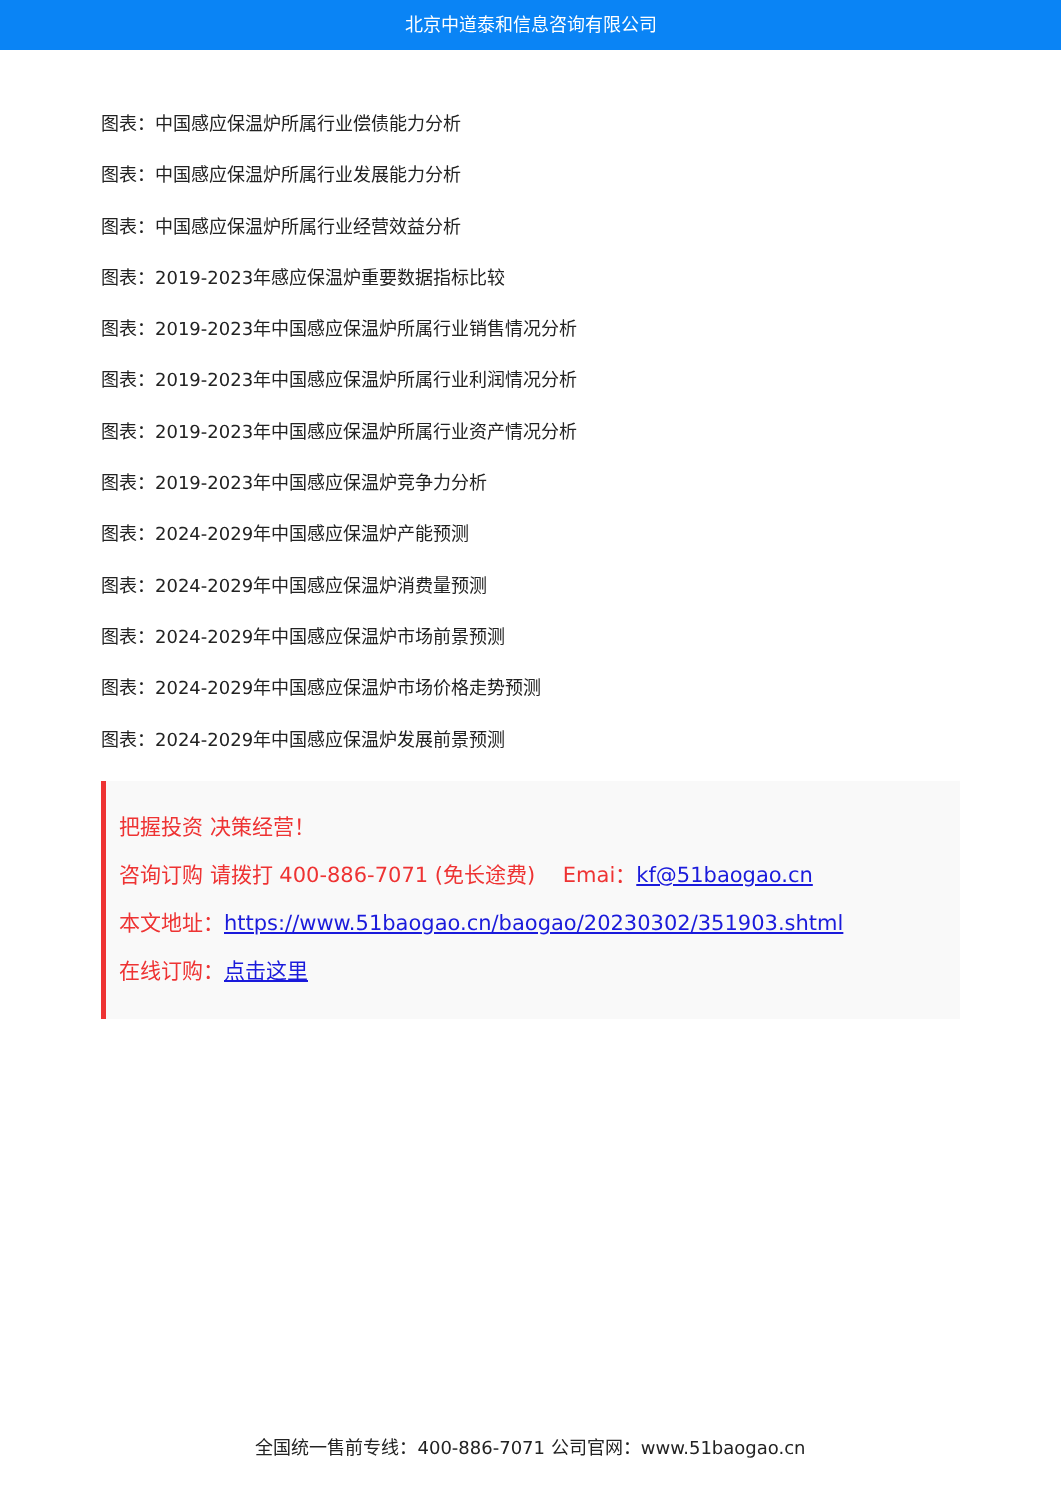北京中道泰和信息咨询有限公司
图表：中国感应保温炉所属行业偿债能力分析
图表：中国感应保温炉所属行业发展能力分析
图表：中国感应保温炉所属行业经营效益分析
图表：2019-2023年感应保温炉重要数据指标比较
图表：2019-2023年中国感应保温炉所属行业销售情况分析
图表：2019-2023年中国感应保温炉所属行业利润情况分析
图表：2019-2023年中国感应保温炉所属行业资产情况分析
图表：2019-2023年中国感应保温炉竞争力分析
图表：2024-2029年中国感应保温炉产能预测
图表：2024-2029年中国感应保温炉消费量预测
图表：2024-2029年中国感应保温炉市场前景预测
图表：2024-2029年中国感应保温炉市场价格走势预测
图表：2024-2029年中国感应保温炉发展前景预测
把握投资 决策经营！
咨询订购 请拨打 400-886-7071 (免长途费)　 Emai：kf@51baogao.cn
本文地址：https://www.51baogao.cn/baogao/20230302/351903.shtml
在线订购：点击这里
全国统一售前专线：400-886-7071 公司官网：www.51baogao.cn